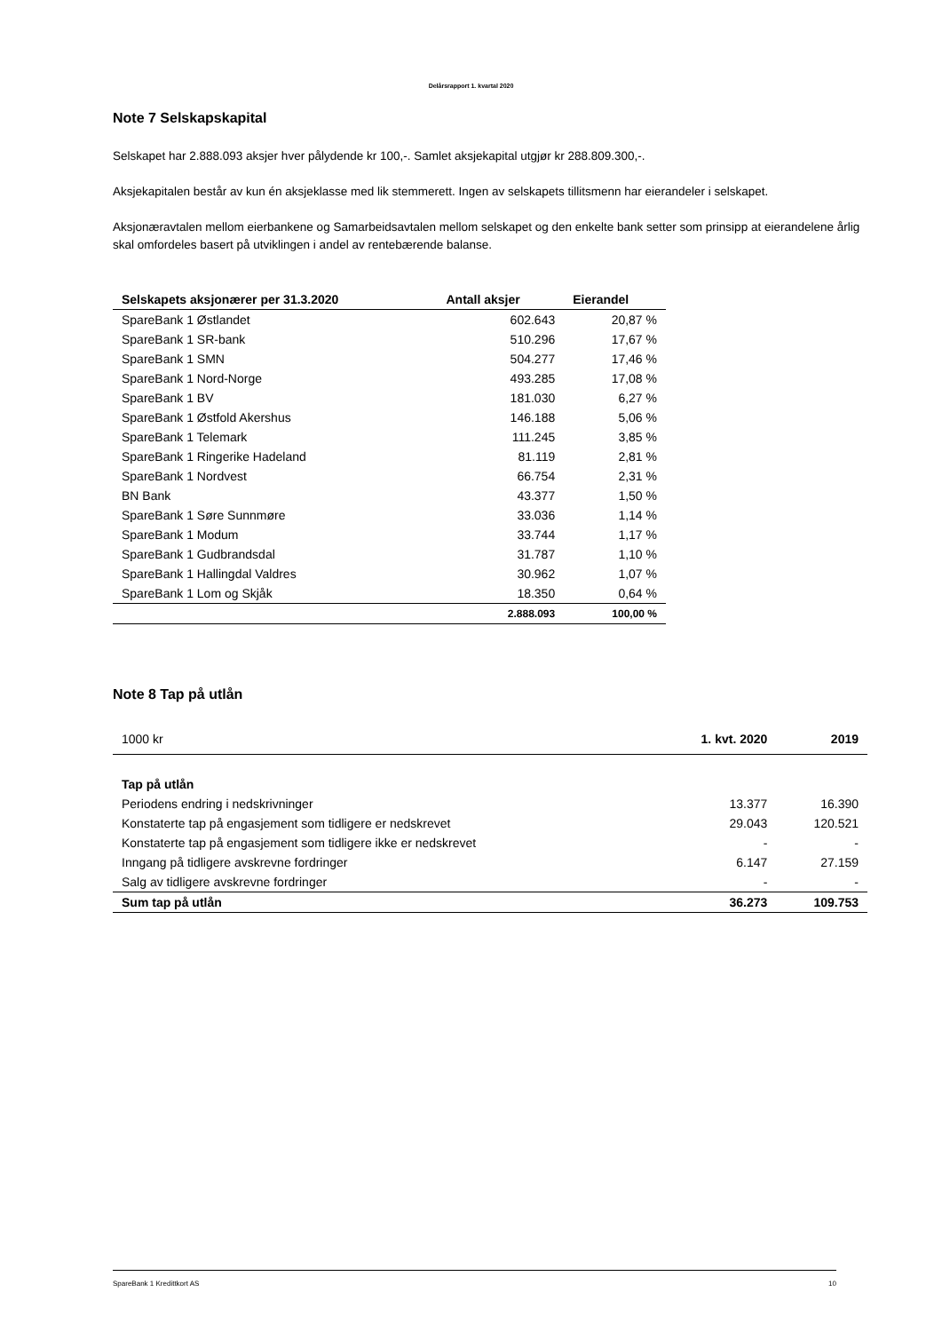Delårsrapport 1. kvartal 2020
Note 7 Selskapskapital
Selskapet har 2.888.093 aksjer hver pålydende kr 100,-. Samlet aksjekapital utgjør kr 288.809.300,-.
Aksjekapitalen består av kun én aksjeklasse med lik stemmerett. Ingen av selskapets tillitsmenn har eierandeler i selskapet.
Aksjonæravtalen mellom eierbankene og Samarbeidsavtalen mellom selskapet og den enkelte bank setter som prinsipp at eierandelene årlig skal omfordeles basert på utviklingen i andel av rentebærende balanse.
| Selskapets aksjonærer per 31.3.2020 | Antall aksjer | Eierandel |
| --- | --- | --- |
| SpareBank 1 Østlandet | 602.643 | 20,87 % |
| SpareBank 1 SR-bank | 510.296 | 17,67 % |
| SpareBank 1 SMN | 504.277 | 17,46 % |
| SpareBank 1 Nord-Norge | 493.285 | 17,08 % |
| SpareBank 1 BV | 181.030 | 6,27 % |
| SpareBank 1 Østfold Akershus | 146.188 | 5,06 % |
| SpareBank 1 Telemark | 111.245 | 3,85 % |
| SpareBank 1 Ringerike Hadeland | 81.119 | 2,81 % |
| SpareBank 1 Nordvest | 66.754 | 2,31 % |
| BN Bank | 43.377 | 1,50 % |
| SpareBank 1 Søre Sunnmøre | 33.036 | 1,14 % |
| SpareBank 1 Modum | 33.744 | 1,17 % |
| SpareBank 1 Gudbrandsdal | 31.787 | 1,10 % |
| SpareBank 1 Hallingdal Valdres | 30.962 | 1,07 % |
| SpareBank 1 Lom og Skjåk | 18.350 | 0,64 % |
| | 2.888.093 | 100,00 % |
Note 8 Tap på utlån
| 1000 kr | 1. kvt. 2020 | 2019 |
| Tap på utlån | | |
| Periodens endring i nedskrivninger | 13.377 | 16.390 |
| Konstaterte tap på engasjement som tidligere er nedskrevet | 29.043 | 120.521 |
| Konstaterte tap på engasjement som tidligere ikke er nedskrevet | - | - |
| Inngang på tidligere avskrevne fordringer | 6.147 | 27.159 |
| Salg av tidligere avskrevne fordringer | - | - |
| Sum tap på utlån | 36.273 | 109.753 |
SpareBank 1 Kredittkort AS 10